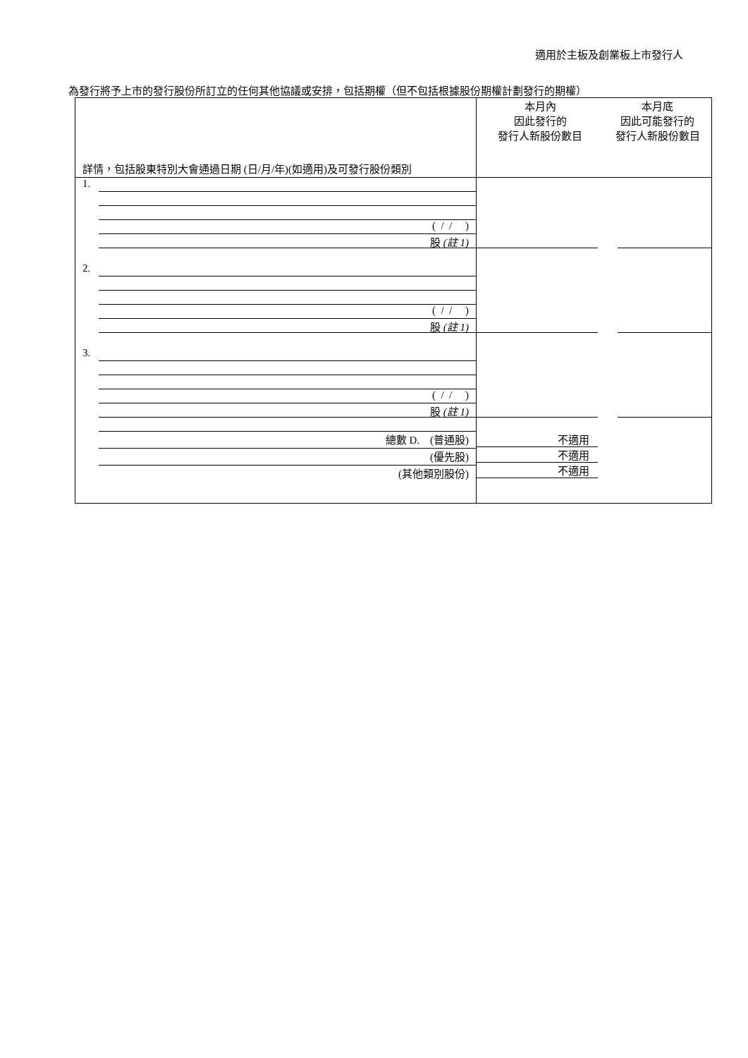適用於主板及創業板上市發行人
為發行將予上市的發行股份所訂立的任何其他協議或安排，包括期權（但不包括根據股份期權計劃發行的期權）
| 詳情，包括股東特別大會通過日期 (日/月/年)(如適用)及可發行股份類別 | 本月內 因此發行的 發行人新股份數目 | 本月底 因此可能發行的 發行人新股份數目 |
| --- | --- | --- |
| 1. ( / / ) 股 (註 1) | | |
| 2. ( / / ) 股 (註 1) | | |
| 3. ( / / ) 股 (註 1) | | |
| 總數 D. (普通股) (優先股) (其他類別股份) | 不適用 不適用 不適用 | |